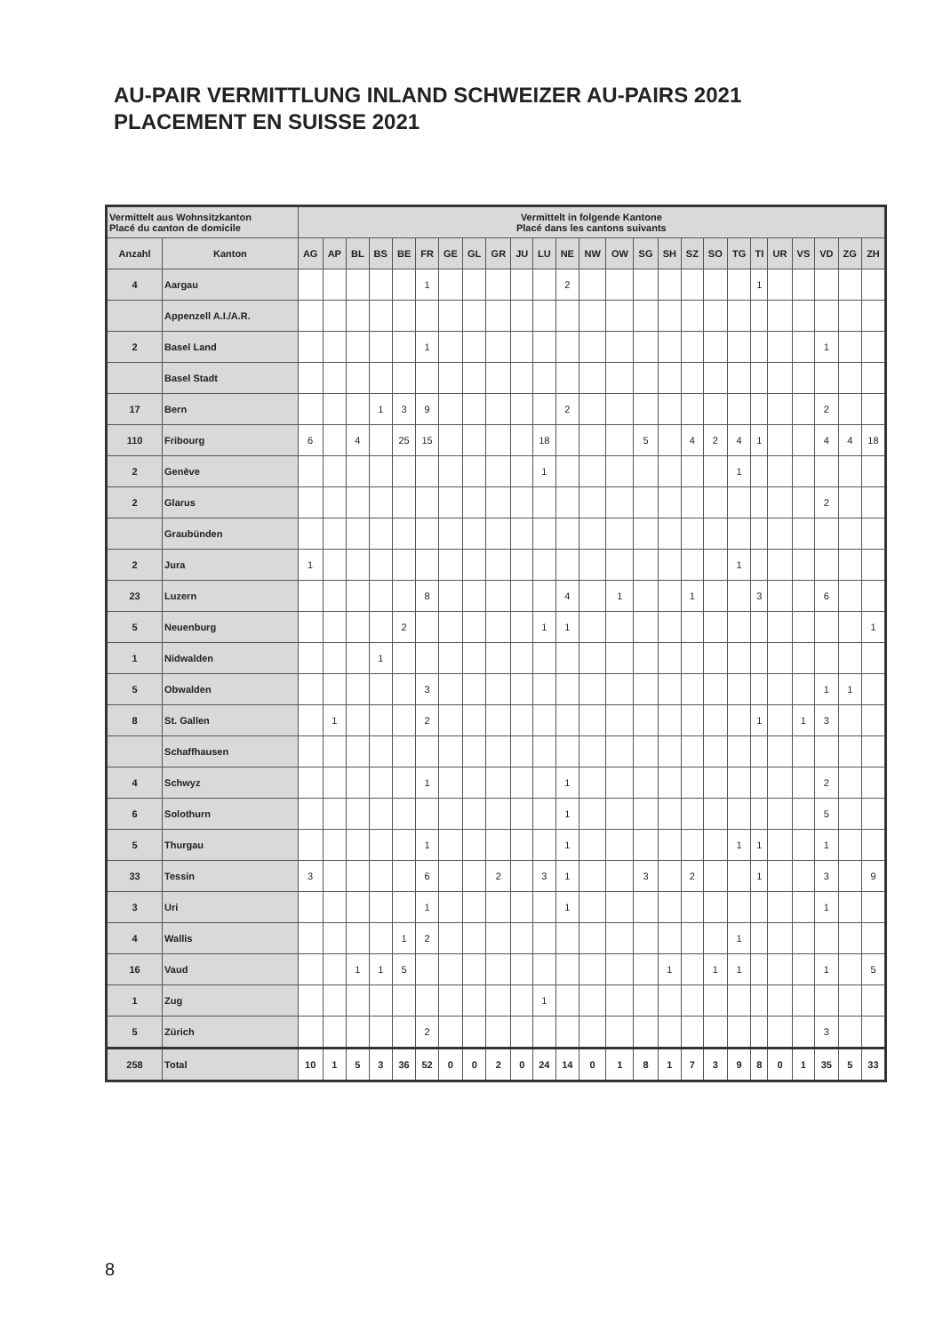AU-PAIR VERMITTLUNG INLAND SCHWEIZER AU-PAIRS 2021
PLACEMENT EN SUISSE 2021
| Vermittelt aus Wohnsitzkanton Placé du canton de domicile | | Vermittelt in folgende Kantone Placé dans les cantons suivants | | | | | | | | | | | | | | | | | | | | | | | | |
| --- | --- | --- | --- | --- | --- | --- | --- | --- | --- | --- | --- | --- | --- | --- | --- | --- | --- | --- | --- | --- | --- | --- | --- | --- | --- | --- |
| Anzahl | Kanton | AG | AP | BL | BS | BE | FR | GE | GL | GR | JU | LU | NE | NW | OW | SG | SH | SZ | SO | TG | TI | UR | VS | VD | ZG | ZH |
| 4 | Aargau | | | | | | 1 | | | | | | 2 | | | | | | | | 1 | | | | | |
| | Appenzell A.I./A.R. | | | | | | | | | | | | | | | | | | | | | | | | | |
| 2 | Basel Land | | | | | | 1 | | | | | | | | | | | | | | | | | 1 | | |
| | Basel Stadt | | | | | | | | | | | | | | | | | | | | | | | | | |
| 17 | Bern | | | | 1 | 3 | 9 | | | | | | 2 | | | | | | | | | | | 2 | | |
| 110 | Fribourg | 6 | | 4 | | 25 | 15 | | | | | 18 | | | | 5 | | 4 | 2 | 4 | 1 | | | 4 | 4 | 18 |
| 2 | Genève | | | | | | | | | | | 1 | | | | | | | | 1 | | | | | | |
| 2 | Glarus | | | | | | | | | | | | | | | | | | | | | | | 2 | | |
| | Graubünden | | | | | | | | | | | | | | | | | | | | | | | | | |
| 2 | Jura | 1 | | | | | | | | | | | | | | | | | | 1 | | | | | | |
| 23 | Luzern | | | | | | 8 | | | | | | 4 | | 1 | | | 1 | | | 3 | | | 6 | | |
| 5 | Neuenburg | | | | | 2 | | | | | | 1 | 1 | | | | | | | | | | | | | 1 |
| 1 | Nidwalden | | | | 1 | | | | | | | | | | | | | | | | | | | | | |
| 5 | Obwalden | | | | | | 3 | | | | | | | | | | | | | | | | | 1 | 1 | |
| 8 | St. Gallen | | 1 | | | | 2 | | | | | | | | | | | | | | 1 | | 1 | 3 | | |
| | Schaffhausen | | | | | | | | | | | | | | | | | | | | | | | | | |
| 4 | Schwyz | | | | | | 1 | | | | | | 1 | | | | | | | | | | | 2 | | |
| 6 | Solothurn | | | | | | | | | | | | 1 | | | | | | | | | | | 5 | | |
| 5 | Thurgau | | | | | | 1 | | | | | | 1 | | | | | | | 1 | 1 | | | 1 | | |
| 33 | Tessin | 3 | | | | | 6 | | | 2 | | 3 | 1 | | | 3 | | 2 | | | 1 | | | 3 | | 9 |
| 3 | Uri | | | | | | 1 | | | | | | 1 | | | | | | | | | | | 1 | | |
| 4 | Wallis | | | | | 1 | 2 | | | | | | | | | | | | | 1 | | | | | | |
| 16 | Vaud | | | 1 | 1 | 5 | | | | | | | | | | | 1 | | 1 | 1 | | | | 1 | | 5 |
| 1 | Zug | | | | | | | | | | | 1 | | | | | | | | | | | | | | |
| 5 | Zürich | | | | | | 2 | | | | | | | | | | | | | | | | | 3 | | |
| 258 | Total | 10 | 1 | 5 | 3 | 36 | 52 | 0 | 0 | 2 | 0 | 24 | 14 | 0 | 1 | 8 | 1 | 7 | 3 | 9 | 8 | 0 | 1 | 35 | 5 | 33 |
8